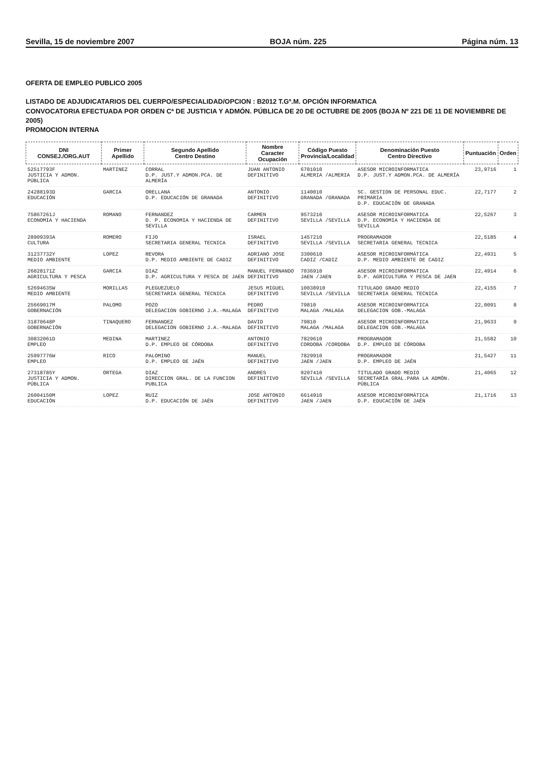Sevilla, 15 de noviembre 2007 BOJA núm. 225 Página núm. 13
OFERTA DE EMPLEO PUBLICO 2005
LISTADO DE ADJUDICATARIOS DEL CUERPO/ESPECIALIDAD/OPCION : B2012 T.Gº.M. OPCIÓN INFORMATICA
CONVOCATORIA EFECTUADA POR ORDEN Cª DE JUSTICIA Y ADMÓN. PÚBLICA DE 20 DE OCTUBRE DE 2005 (BOJA Nº 221 DE 11 DE NOVIEMBRE DE 2005)
PROMOCION INTERNA
| DNI CONSEJ./ORG.AUT | Primer Apellido | Segundo Apellido Centro Destino | Nombre Caracter Ocupación | Código Puesto Provincia/Localidad | Denominación Puesto Centro Directivo | Puntuación | Orden |
| --- | --- | --- | --- | --- | --- | --- | --- |
| 52517793F JUSTICIA Y ADMON. PÚBLICA | MARTINEZ | CORRAL D.P. JUST.Y ADMON.PCA. DE ALMERÍA | JUAN ANTONIO DEFINITIVO | 6701010 ALMERIA /ALMERIA | ASESOR MICROINFORMATICA D.P. JUST.Y ADMON.PCA. DE ALMERÍA | 23,9716 | 1 |
| 24288193D EDUCACIÓN | GARCIA | ORELLANA D.P. EDUCACIÓN DE GRANADA | ANTONIO DEFINITIVO | 1140010 GRANADA /GRANADA | SC. GESTION DE PERSONAL EDUC. PRIMARIA D.P. EDUCACIÓN DE GRANADA | 22,7177 | 2 |
| 75867261J ECONOMIA Y HACIENDA | ROMANO | FERNANDEZ D. P. ECONOMIA Y HACIENDA DE SEVILLA | CARMEN DEFINITIVO | 9573210 SEVILLA /SEVILLA | ASESOR MICROINFORMATICA D.P. ECONOMIA Y HACIENDA DE SEVILLA | 22,5267 | 3 |
| 28909393A CULTURA | ROMERO | FIJO SECRETARIA GENERAL TECNICA | ISRAEL DEFINITIVO | 1457210 SEVILLA /SEVILLA | PROGRAMADOR SECRETARIA GENERAL TECNICA | 22,5185 | 4 |
| 31237732Y MEDIO AMBIENTE | LOPEZ | REVORA D.P. MEDIO AMBIENTE DE CADIZ | ADRIANO JOSE DEFINITIVO | 3300610 CADIZ /CADIZ | ASESOR MICROINFORMÁTICA D.P. MEDIO AMBIENTE DE CADIZ | 22,4931 | 5 |
| 26028171Z AGRICULTURA Y PESCA | GARCIA | DIAZ D.P. AGRICULTURA Y PESCA DE JAEN | MANUEL FERNANDO DEFINITIVO | 7036910 JAEN /JAEN | ASESOR MICROINFORMATICA D.P. AGRICULTURA Y PESCA DE JAEN | 22,4914 | 6 |
| 52694635W MEDIO AMBIENTE | MORILLAS | PLEGUEZUELO SECRETARIA GENERAL TECNICA | JESUS MIGUEL DEFINITIVO | 10038910 SEVILLA /SEVILLA | TITULADO GRADO MEDIO SECRETARIA GENERAL TECNICA | 22,4155 | 7 |
| 25669017M GOBERNACIÓN | PALOMO | POZO DELEGACION GOBIERNO J.A.-MALAGA | PEDRO DEFINITIVO | 79810 MALAGA /MALAGA | ASESOR MICROINFORMATICA DELEGACION GOB.-MALAGA | 22,0091 | 8 |
| 31870648P GOBERNACIÓN | TINAQUERO | FERNANDEZ DELEGACION GOBIERNO J.A.-MALAGA | DAVID DEFINITIVO | 79810 MALAGA /MALAGA | ASESOR MICROINFORMATICA DELEGACION GOB.-MALAGA | 21,9633 | 9 |
| 30832061D EMPLEO | MEDINA | MARTINEZ D.P. EMPLEO DE CÓRDOBA | ANTONIO DEFINITIVO | 7829610 CORDOBA /CORDOBA | PROGRAMADOR D.P. EMPLEO DE CÓRDOBA | 21,5582 | 10 |
| 25997776W EMPLEO | RICO | PALOMINO D.P. EMPLEO DE JAÉN | MANUEL DEFINITIVO | 7829910 JAEN /JAEN | PROGRAMADOR D.P. EMPLEO DE JAÉN | 21,5427 | 11 |
| 27318785Y JUSTICIA Y ADMON. PÚBLICA | ORTEGA | DIAZ DIRECCION GRAL. DE LA FUNCION PUBLICA | ANDRES DEFINITIVO | 9207410 SEVILLA /SEVILLA | TITULADO GRADO MEDIO SECRETARÍA GRAL.PARA LA ADMÓN. PÚBLICA | 21,4065 | 12 |
| 26004150M EDUCACIÓN | LOPEZ | RUIZ D.P. EDUCACIÓN DE JAÉN | JOSE ANTONIO DEFINITIVO | 6614910 JAEN /JAEN | ASESOR MICROINFORMÁTICA D.P. EDUCACIÓN DE JAÉN | 21,1716 | 13 |